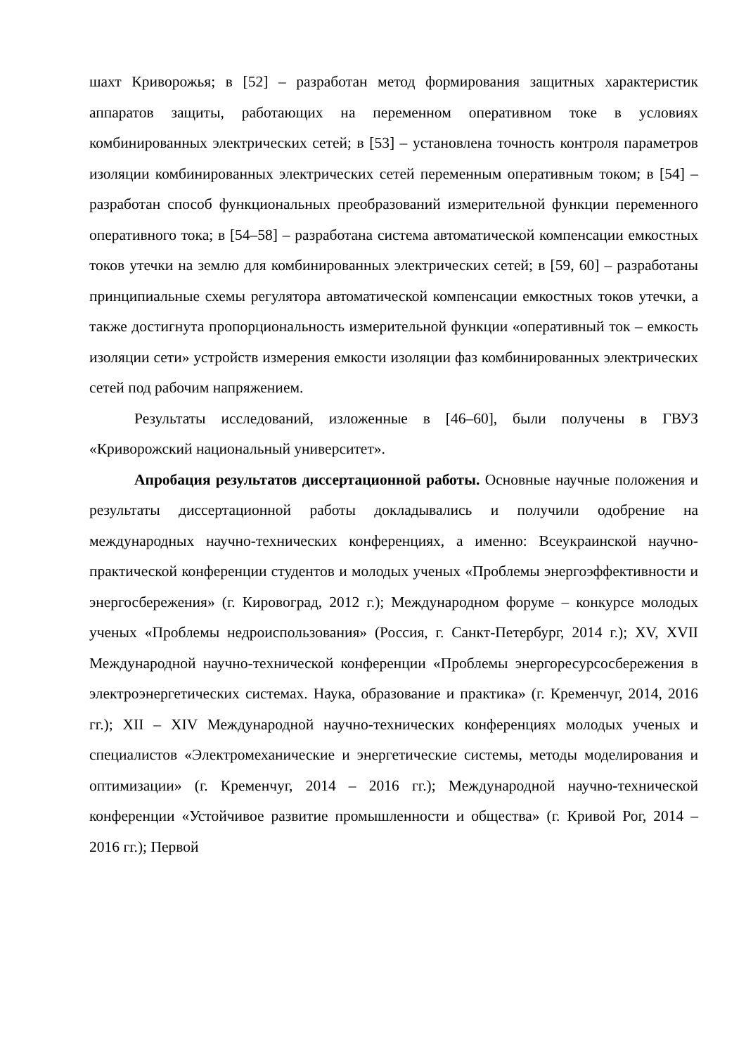шахт Криворожья; в [52] – разработан метод формирования защитных характеристик аппаратов защиты, работающих на переменном оперативном токе в условиях комбинированных электрических сетей; в [53] – установлена точность контроля параметров изоляции комбинированных электрических сетей переменным оперативным током; в [54] – разработан способ функциональных преобразований измерительной функции переменного оперативного тока; в [54–58] – разработана система автоматической компенсации емкостных токов утечки на землю для комбинированных электрических сетей; в [59, 60] – разработаны принципиальные схемы регулятора автоматической компенсации емкостных токов утечки, а также достигнута пропорциональность измерительной функции «оперативный ток – емкость изоляции сети» устройств измерения емкости изоляции фаз комбинированных электрических сетей под рабочим напряжением.
Результаты исследований, изложенные в [46–60], были получены в ГВУЗ «Криворожский национальный университет».
Апробация результатов диссертационной работы. Основные научные положения и результаты диссертационной работы докладывались и получили одобрение на международных научно-технических конференциях, а именно: Всеукраинской научно-практической конференции студентов и молодых ученых «Проблемы энергоэффективности и энергосбережения» (г. Кировоград, 2012 г.); Международном форуме – конкурсе молодых ученых «Проблемы недроиспользования» (Россия, г. Санкт-Петербург, 2014 г.); XV, XVII Международной научно-технической конференции «Проблемы энергоресурсосбережения в электроэнергетических системах. Наука, образование и практика» (г. Кременчуг, 2014, 2016 гг.); XII – XIV Международной научно-технических конференциях молодых ученых и специалистов «Электромеханические и энергетические системы, методы моделирования и оптимизации» (г. Кременчуг, 2014 – 2016 гг.); Международной научно-технической конференции «Устойчивое развитие промышленности и общества» (г. Кривой Рог, 2014 – 2016 гг.); Первой